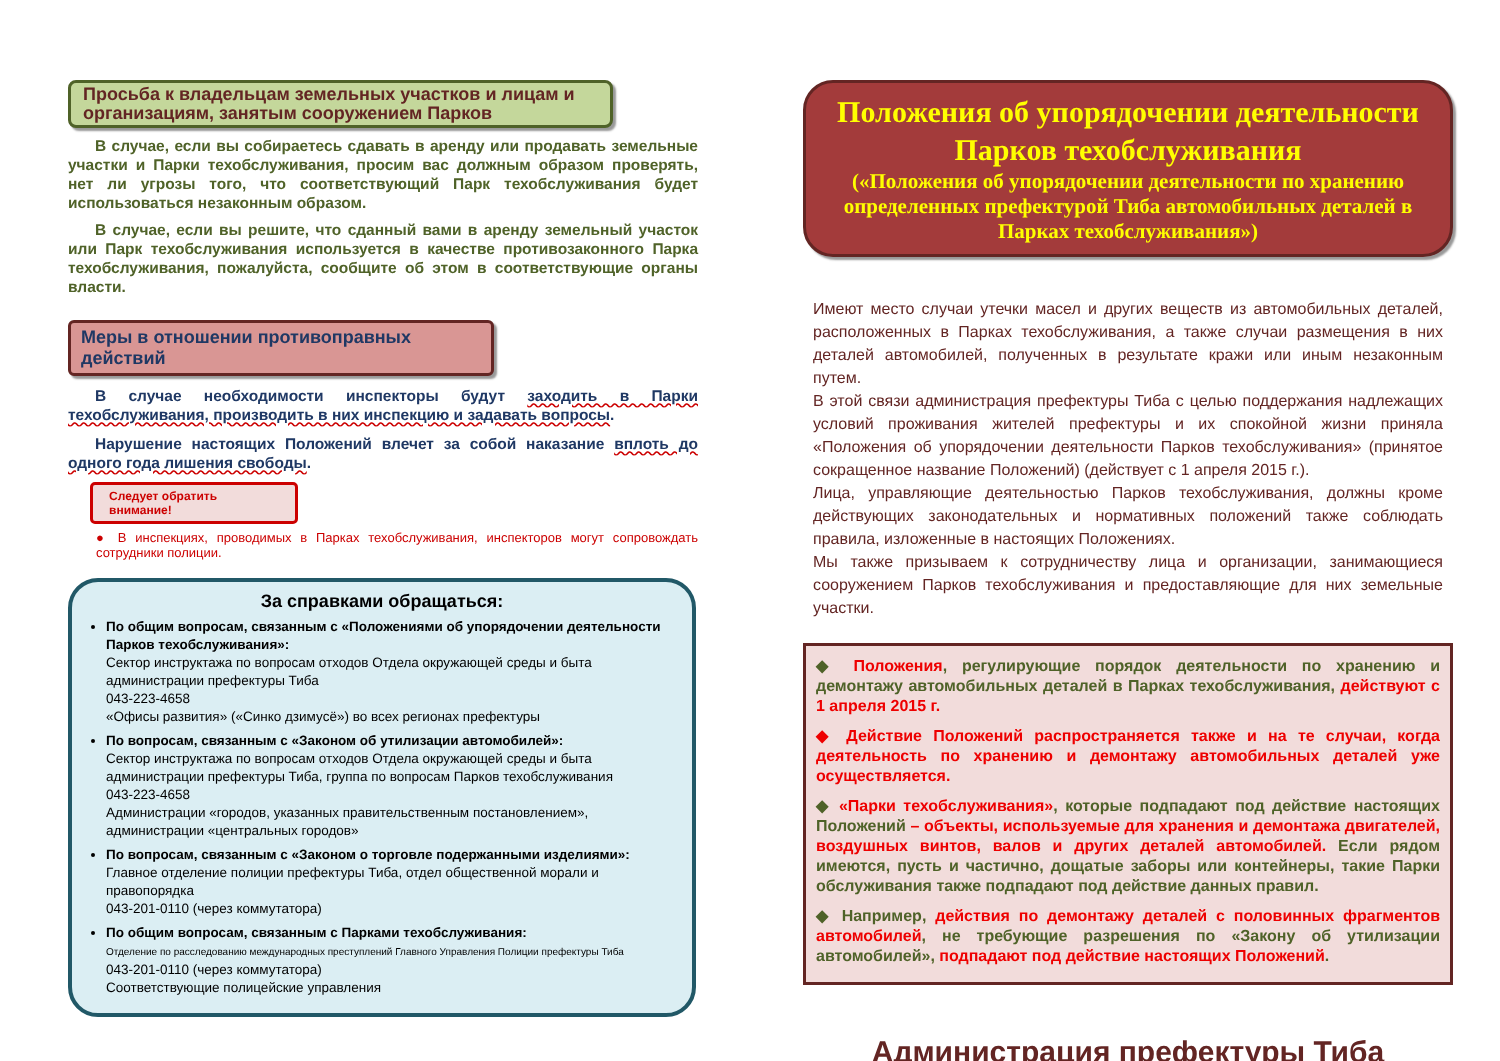Просьба к владельцам земельных участков и лицам и организациям, занятым сооружением Парков
В случае, если вы собираетесь сдавать в аренду или продавать земельные участки и Парки техобслуживания, просим вас должным образом проверять, нет ли угрозы того, что соответствующий Парк техобслуживания будет использоваться незаконным образом.
В случае, если вы решите, что сданный вами в аренду земельный участок или Парк техобслуживания используется в качестве противозаконного Парка техобслуживания, пожалуйста, сообщите об этом в соответствующие органы власти.
Меры в отношении противоправных действий
В случае необходимости инспекторы будут заходить в Парки техобслуживания, производить в них инспекцию и задавать вопросы.
Нарушение настоящих Положений влечет за собой наказание вплоть до одного года лишения свободы.
Следует обратить внимание!
● В инспекциях, проводимых в Парках техобслуживания, инспекторов могут сопровождать сотрудники полиции.
За справками обращаться:
По общим вопросам, связанным с «Положениями об упорядочении деятельности Парков техобслуживания»:
Сектор инструктажа по вопросам отходов Отдела окружающей среды и быта администрации префектуры Тиба
043-223-4658
«Офисы развития» («Синко дзимусё») во всех регионах префектуры
По вопросам, связанным с «Законом об утилизации автомобилей»:
Сектор инструктажа по вопросам отходов Отдела окружающей среды и быта администрации префектуры Тиба, группа по вопросам Парков техобслуживания
043-223-4658
Администрации «городов, указанных правительственным постановлением», администрации «центральных городов»
По вопросам, связанным с «Законом о торговле подержанными изделиями»:
Главное отделение полиции префектуры Тиба, отдел общественной морали и правопорядка
043-201-0110 (через коммутатора)
По общим вопросам, связанным с Парками техобслуживания:
Отделение по расследованию международных преступлений Главного Управления Полиции префектуры Тиба
043-201-0110 (через коммутатора)
Соответствующие полицейские управления
Положения об упорядочении деятельности Парков техобслуживания
(«Положения об упорядочении деятельности по хранению определенных префектурой Тиба автомобильных деталей в Парках техобслуживания»)
Имеют место случаи утечки масел и других веществ из автомобильных деталей, расположенных в Парках техобслуживания, а также случаи размещения в них деталей автомобилей, полученных в результате кражи или иным незаконным путем.
В этой связи администрация префектуры Тиба с целью поддержания надлежащих условий проживания жителей префектуры и их спокойной жизни приняла «Положения об упорядочении деятельности Парков техобслуживания» (принятое сокращенное название Положений) (действует с 1 апреля 2015 г.).
Лица, управляющие деятельностью Парков техобслуживания, должны кроме действующих законодательных и нормативных положений также соблюдать правила, изложенные в настоящих Положениях.
Мы также призываем к сотрудничеству лица и организации, занимающиеся сооружением Парков техобслуживания и предоставляющие для них земельные участки.
◆ Положения, регулирующие порядок деятельности по хранению и демонтажу автомобильных деталей в Парках техобслуживания, действуют с 1 апреля 2015 г.
◆ Действие Положений распространяется также и на те случаи, когда деятельность по хранению и демонтажу автомобильных деталей уже осуществляется.
◆ «Парки техобслуживания», которые подпадают под действие настоящих Положений – объекты, используемые для хранения и демонтажа двигателей, воздушных винтов, валов и других деталей автомобилей. Если рядом имеются, пусть и частично, дощатые заборы или контейнеры, такие Парки обслуживания также подпадают под действие данных правил.
◆ Например, действия по демонтажу деталей с половинных фрагментов автомобилей, не требующие разрешения по «Закону об утилизации автомобилей», подпадают под действие настоящих Положений.
Администрация префектуры Тиба